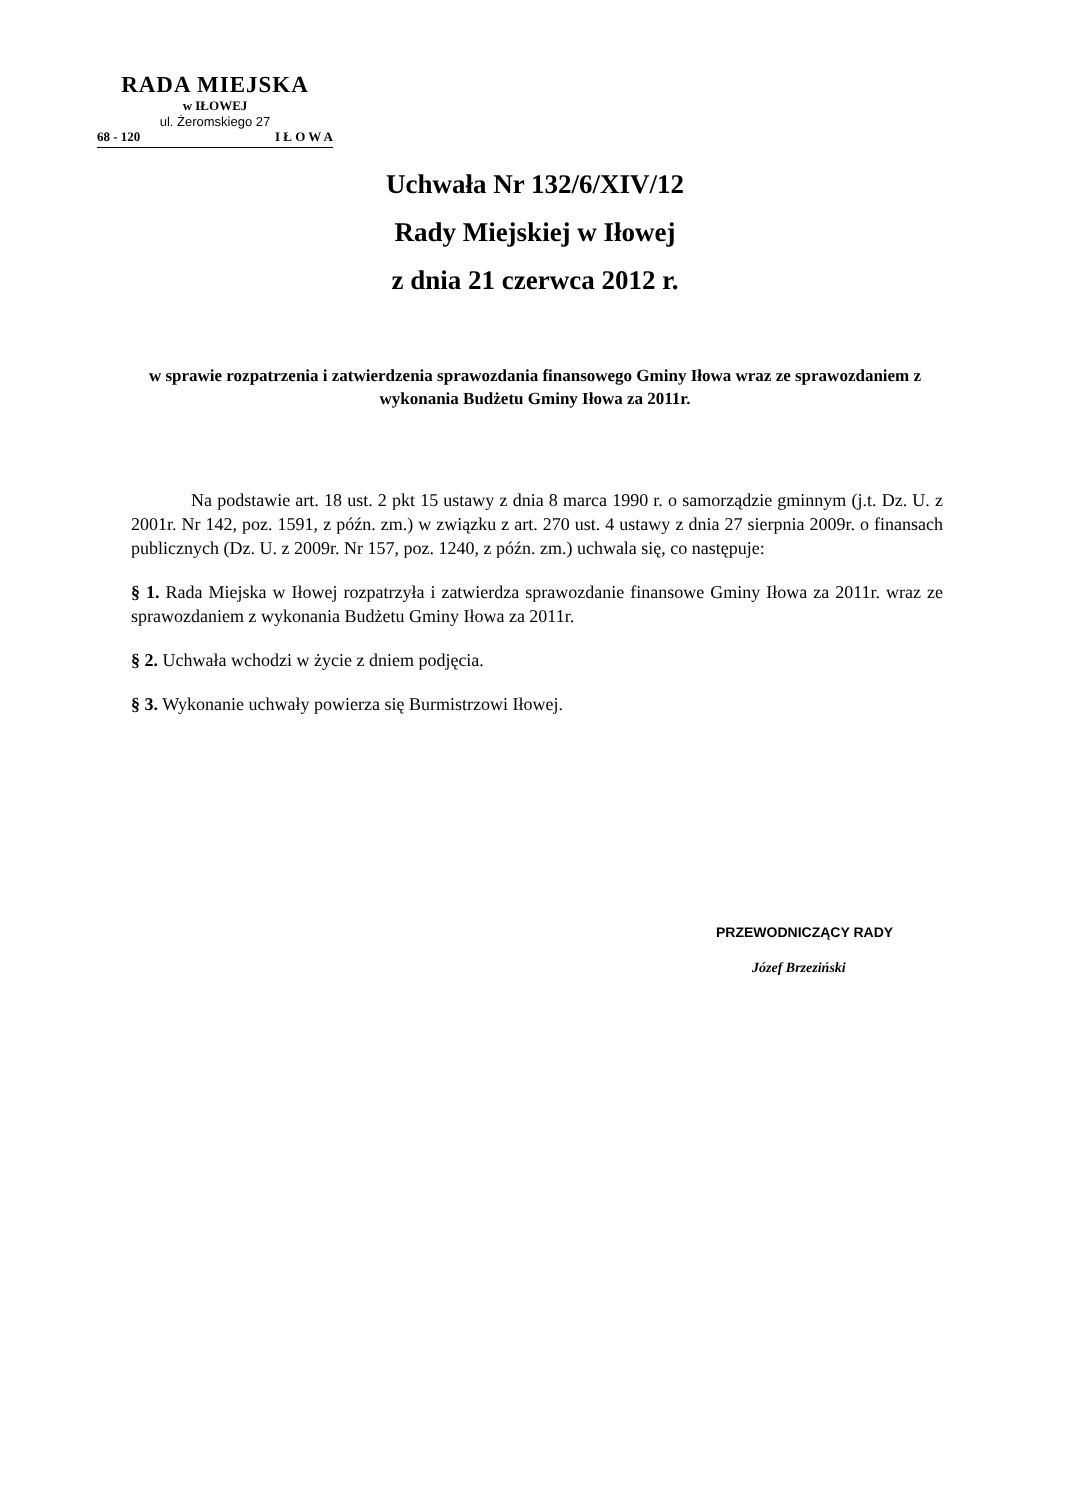RADA MIEJSKA
w IŁOWEJ
ul. Żeromskiego 27
68 - 120 I Ł O W A
Uchwała Nr 132/6/XIV/12
Rady Miejskiej w Iłowej
z dnia 21 czerwca 2012 r.
w sprawie rozpatrzenia i zatwierdzenia sprawozdania finansowego Gminy Iłowa wraz ze sprawozdaniem z wykonania Budżetu Gminy Iłowa za 2011r.
Na podstawie art. 18 ust. 2 pkt 15 ustawy z dnia 8 marca 1990 r. o samorządzie gminnym (j.t. Dz. U. z 2001r. Nr 142, poz. 1591, z późn. zm.) w związku z art. 270 ust. 4 ustawy z dnia 27 sierpnia 2009r. o finansach publicznych (Dz. U. z 2009r. Nr 157, poz. 1240, z późn. zm.) uchwala się, co następuje:
§ 1. Rada Miejska w Iłowej rozpatrzyła i zatwierdza sprawozdanie finansowe Gminy Iłowa za 2011r. wraz ze sprawozdaniem z wykonania Budżetu Gminy Iłowa za 2011r.
§ 2. Uchwała wchodzi w życie z dniem podjęcia.
§ 3. Wykonanie uchwały powierza się Burmistrzowi Iłowej.
PRZEWODNICZĄCY RADY
Józef Brzeziński